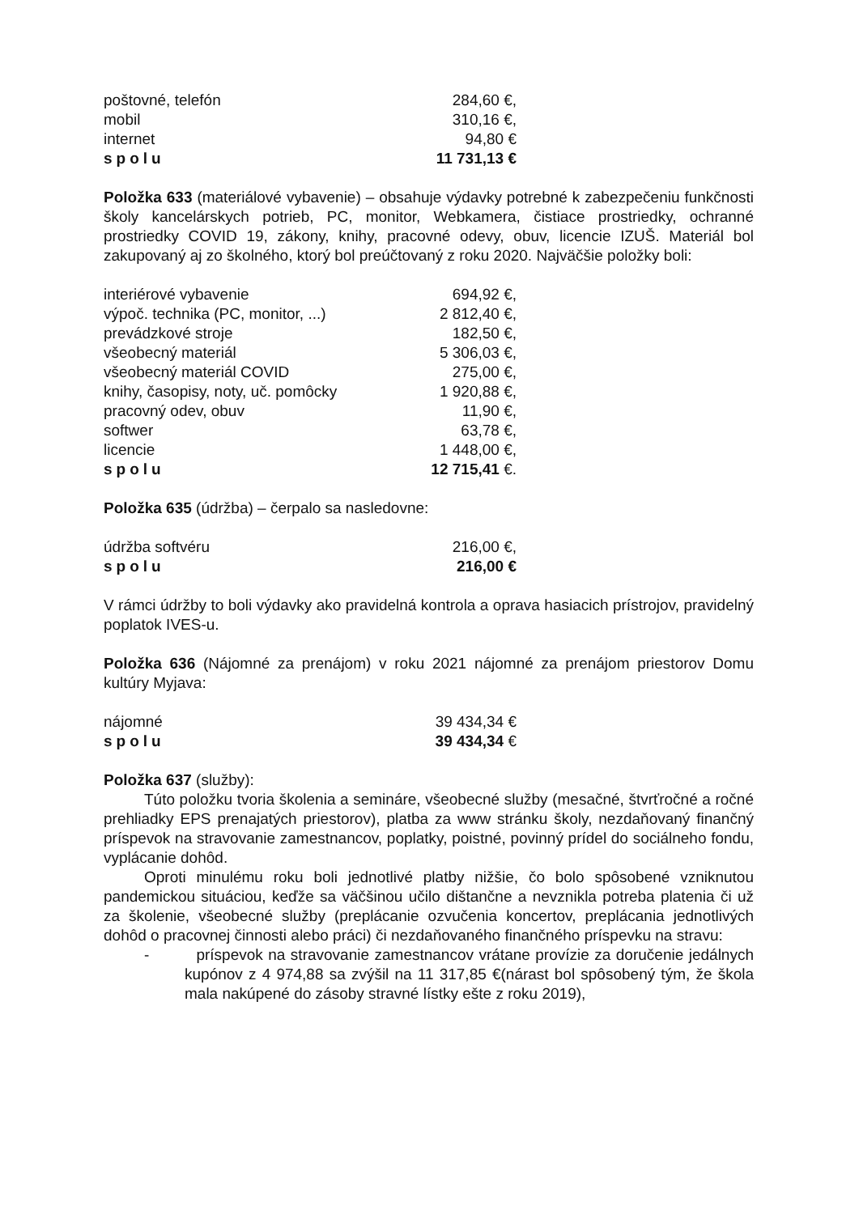| poštovné, telefón | 284,60 €, |
| mobil | 310,16 €, |
| internet | 94,80 € |
| spolu | 11 731,13 € |
Položka 633 (materiálové vybavenie) – obsahuje výdavky potrebné k zabezpečeniu funkčnosti školy kancelárskych potrieb, PC, monitor, Webkamera, čistiace prostriedky, ochranné prostriedky COVID 19, zákony, knihy, pracovné odevy, obuv, licencie IZUŠ. Materiál bol zakupovaný aj zo školného, ktorý bol preúčtovaný z roku 2020. Najväčšie položky boli:
| interiérové vybavenie | 694,92 €, |
| výpoč. technika (PC, monitor, ...) | 2 812,40 €, |
| prevádzkové stroje | 182,50 €, |
| všeobecný materiál | 5 306,03 €, |
| všeobecný materiál COVID | 275,00 €, |
| knihy, časopisy, noty, uč. pomôcky | 1 920,88 €, |
| pracovný odev, obuv | 11,90 €, |
| softwer | 63,78 €, |
| licencie | 1 448,00 €, |
| spolu | 12 715,41 €. |
Položka 635 (údržba) – čerpalo sa nasledovne:
| údržba softvéru | 216,00 €, |
| spolu | 216,00 € |
V rámci údržby to boli výdavky ako pravidelná kontrola a oprava hasiacich prístrojov, pravidelný poplatok IVES-u.
Položka 636 (Nájomné za prenájom) v roku 2021 nájomné za prenájom priestorov Domu kultúry Myjava:
| nájomné | 39 434,34 € |
| spolu | 39 434,34 € |
Položka 637 (služby):
Túto položku tvoria školenia a semináre, všeobecné služby (mesačné, štvrťročné a ročné prehliadky EPS prenajatých priestorov), platba za www stránku školy, nezdaňovaný finančný príspevok na stravovanie zamestnancov, poplatky, poistné, povinný prídel do sociálneho fondu, vyplácanie dohôd.
Oproti minulému roku boli jednotlivé platby nižšie, čo bolo spôsobené vzniknutou pandemickou situáciou, keďže sa väčšinou učilo dištančne a nevznikla potreba platenia či už za školenie, všeobecné služby (preplácanie ozvučenia koncertov, preplácania jednotlivých dohôd o pracovnej činnosti alebo práci) či nezdaňovaného finančného príspevku na stravu:
- príspevok na stravovanie zamestnancov vrátane provízie za doručenie jedálnych kupónov z 4 974,88 sa zvýšil na 11 317,85 €(nárast bol spôsobený tým, že škola mala nakúpené do zásoby stravné lístky ešte z roku 2019),